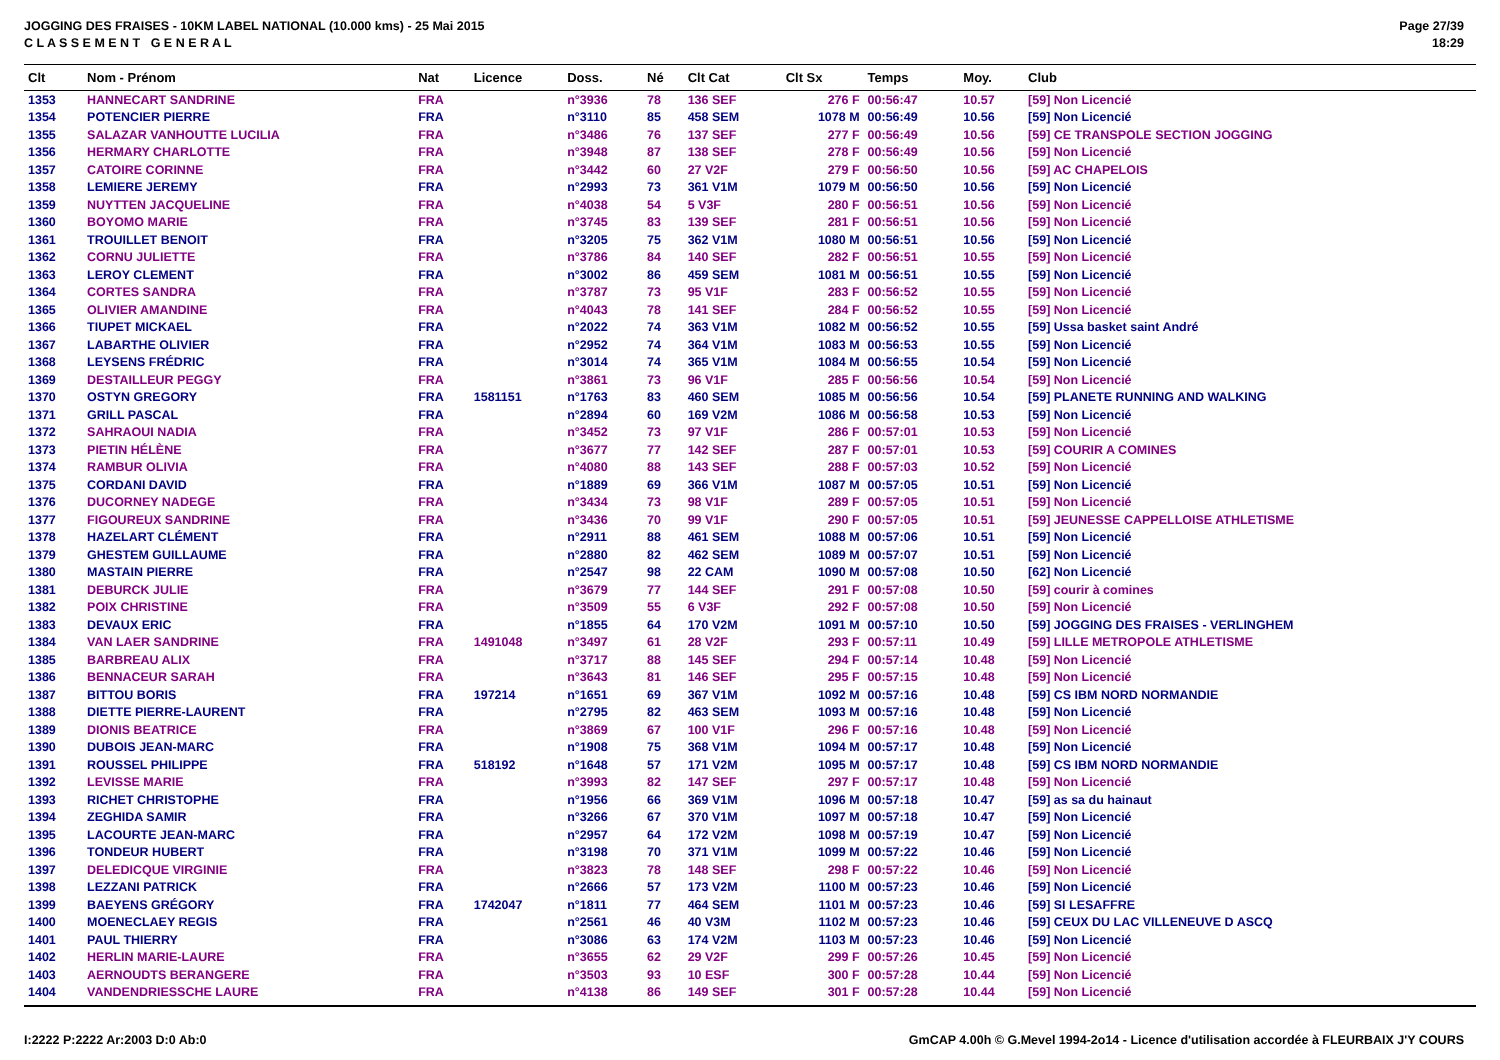JOGGING DES FRAISES - 10KM LABEL NATIONAL (10.000 kms) - 25 Mai 2015
C L A S S E M E N T G E N E R A L
Page 27/39
18:29
| Clt | Nom - Prénom | Nat | Licence | Doss. | Né | Clt Cat | Clt Sx | Temps | Moy. | Club |
| --- | --- | --- | --- | --- | --- | --- | --- | --- | --- | --- |
| 1353 | HANNECART SANDRINE | FRA | | n°3936 | 78 | 136 SEF | 276 F | 00:56:47 | 10.57 | [59] Non Licencié |
| 1354 | POTENCIER PIERRE | FRA | | n°3110 | 85 | 458 SEM | 1078 M | 00:56:49 | 10.56 | [59] Non Licencié |
| 1355 | SALAZAR VANHOUTTE LUCILIA | FRA | | n°3486 | 76 | 137 SEF | 277 F | 00:56:49 | 10.56 | [59] CE TRANSPOLE SECTION JOGGING |
| 1356 | HERMARY CHARLOTTE | FRA | | n°3948 | 87 | 138 SEF | 278 F | 00:56:49 | 10.56 | [59] Non Licencié |
| 1357 | CATOIRE CORINNE | FRA | | n°3442 | 60 | 27 V2F | 279 F | 00:56:50 | 10.56 | [59] AC CHAPELOIS |
| 1358 | LEMIERE JEREMY | FRA | | n°2993 | 73 | 361 V1M | 1079 M | 00:56:50 | 10.56 | [59] Non Licencié |
| 1359 | NUYTTEN JACQUELINE | FRA | | n°4038 | 54 | 5 V3F | 280 F | 00:56:51 | 10.56 | [59] Non Licencié |
| 1360 | BOYOMO MARIE | FRA | | n°3745 | 83 | 139 SEF | 281 F | 00:56:51 | 10.56 | [59] Non Licencié |
| 1361 | TROUILLET BENOIT | FRA | | n°3205 | 75 | 362 V1M | 1080 M | 00:56:51 | 10.56 | [59] Non Licencié |
| 1362 | CORNU JULIETTE | FRA | | n°3786 | 84 | 140 SEF | 282 F | 00:56:51 | 10.55 | [59] Non Licencié |
| 1363 | LEROY CLEMENT | FRA | | n°3002 | 86 | 459 SEM | 1081 M | 00:56:51 | 10.55 | [59] Non Licencié |
| 1364 | CORTES SANDRA | FRA | | n°3787 | 73 | 95 V1F | 283 F | 00:56:52 | 10.55 | [59] Non Licencié |
| 1365 | OLIVIER AMANDINE | FRA | | n°4043 | 78 | 141 SEF | 284 F | 00:56:52 | 10.55 | [59] Non Licencié |
| 1366 | TIUPET MICKAEL | FRA | | n°2022 | 74 | 363 V1M | 1082 M | 00:56:52 | 10.55 | [59] Ussa basket saint André |
| 1367 | LABARTHE OLIVIER | FRA | | n°2952 | 74 | 364 V1M | 1083 M | 00:56:53 | 10.55 | [59] Non Licencié |
| 1368 | LEYSENS FRÉDRIC | FRA | | n°3014 | 74 | 365 V1M | 1084 M | 00:56:55 | 10.54 | [59] Non Licencié |
| 1369 | DESTAILLEUR PEGGY | FRA | | n°3861 | 73 | 96 V1F | 285 F | 00:56:56 | 10.54 | [59] Non Licencié |
| 1370 | OSTYN GREGORY | FRA | 1581151 | n°1763 | 83 | 460 SEM | 1085 M | 00:56:56 | 10.54 | [59] PLANETE RUNNING AND WALKING |
| 1371 | GRILL PASCAL | FRA | | n°2894 | 60 | 169 V2M | 1086 M | 00:56:58 | 10.53 | [59] Non Licencié |
| 1372 | SAHRAOUI NADIA | FRA | | n°3452 | 73 | 97 V1F | 286 F | 00:57:01 | 10.53 | [59] Non Licencié |
| 1373 | PIETIN HÉLÈNE | FRA | | n°3677 | 77 | 142 SEF | 287 F | 00:57:01 | 10.53 | [59] COURIR A COMINES |
| 1374 | RAMBUR OLIVIA | FRA | | n°4080 | 88 | 143 SEF | 288 F | 00:57:03 | 10.52 | [59] Non Licencié |
| 1375 | CORDANI DAVID | FRA | | n°1889 | 69 | 366 V1M | 1087 M | 00:57:05 | 10.51 | [59] Non Licencié |
| 1376 | DUCORNEY NADEGE | FRA | | n°3434 | 73 | 98 V1F | 289 F | 00:57:05 | 10.51 | [59] Non Licencié |
| 1377 | FIGOUREUX SANDRINE | FRA | | n°3436 | 70 | 99 V1F | 290 F | 00:57:05 | 10.51 | [59] JEUNESSE CAPPELLOISE ATHLETISME |
| 1378 | HAZELART CLÉMENT | FRA | | n°2911 | 88 | 461 SEM | 1088 M | 00:57:06 | 10.51 | [59] Non Licencié |
| 1379 | GHESTEM GUILLAUME | FRA | | n°2880 | 82 | 462 SEM | 1089 M | 00:57:07 | 10.51 | [59] Non Licencié |
| 1380 | MASTAIN PIERRE | FRA | | n°2547 | 98 | 22 CAM | 1090 M | 00:57:08 | 10.50 | [62] Non Licencié |
| 1381 | DEBURCK JULIE | FRA | | n°3679 | 77 | 144 SEF | 291 F | 00:57:08 | 10.50 | [59] courir à comines |
| 1382 | POIX CHRISTINE | FRA | | n°3509 | 55 | 6 V3F | 292 F | 00:57:08 | 10.50 | [59] Non Licencié |
| 1383 | DEVAUX ERIC | FRA | | n°1855 | 64 | 170 V2M | 1091 M | 00:57:10 | 10.50 | [59] JOGGING DES FRAISES - VERLINGHEM |
| 1384 | VAN LAER SANDRINE | FRA | 1491048 | n°3497 | 61 | 28 V2F | 293 F | 00:57:11 | 10.49 | [59] LILLE METROPOLE ATHLETISME |
| 1385 | BARBREAU ALIX | FRA | | n°3717 | 88 | 145 SEF | 294 F | 00:57:14 | 10.48 | [59] Non Licencié |
| 1386 | BENNACEUR SARAH | FRA | | n°3643 | 81 | 146 SEF | 295 F | 00:57:15 | 10.48 | [59] Non Licencié |
| 1387 | BITTOU BORIS | FRA | 197214 | n°1651 | 69 | 367 V1M | 1092 M | 00:57:16 | 10.48 | [59] CS IBM NORD NORMANDIE |
| 1388 | DIETTE PIERRE-LAURENT | FRA | | n°2795 | 82 | 463 SEM | 1093 M | 00:57:16 | 10.48 | [59] Non Licencié |
| 1389 | DIONIS BEATRICE | FRA | | n°3869 | 67 | 100 V1F | 296 F | 00:57:16 | 10.48 | [59] Non Licencié |
| 1390 | DUBOIS JEAN-MARC | FRA | | n°1908 | 75 | 368 V1M | 1094 M | 00:57:17 | 10.48 | [59] Non Licencié |
| 1391 | ROUSSEL PHILIPPE | FRA | 518192 | n°1648 | 57 | 171 V2M | 1095 M | 00:57:17 | 10.48 | [59] CS IBM NORD NORMANDIE |
| 1392 | LEVISSE MARIE | FRA | | n°3993 | 82 | 147 SEF | 297 F | 00:57:17 | 10.48 | [59] Non Licencié |
| 1393 | RICHET CHRISTOPHE | FRA | | n°1956 | 66 | 369 V1M | 1096 M | 00:57:18 | 10.47 | [59] as sa du hainaut |
| 1394 | ZEGHIDA SAMIR | FRA | | n°3266 | 67 | 370 V1M | 1097 M | 00:57:18 | 10.47 | [59] Non Licencié |
| 1395 | LACOURTE JEAN-MARC | FRA | | n°2957 | 64 | 172 V2M | 1098 M | 00:57:19 | 10.47 | [59] Non Licencié |
| 1396 | TONDEUR HUBERT | FRA | | n°3198 | 70 | 371 V1M | 1099 M | 00:57:22 | 10.46 | [59] Non Licencié |
| 1397 | DELEDICQUE VIRGINIE | FRA | | n°3823 | 78 | 148 SEF | 298 F | 00:57:22 | 10.46 | [59] Non Licencié |
| 1398 | LEZZANI PATRICK | FRA | | n°2666 | 57 | 173 V2M | 1100 M | 00:57:23 | 10.46 | [59] Non Licencié |
| 1399 | BAEYENS GRÉGORY | FRA | 1742047 | n°1811 | 77 | 464 SEM | 1101 M | 00:57:23 | 10.46 | [59] SI LESAFFRE |
| 1400 | MOENECLAEY REGIS | FRA | | n°2561 | 46 | 40 V3M | 1102 M | 00:57:23 | 10.46 | [59] CEUX DU LAC VILLENEUVE D ASCQ |
| 1401 | PAUL THIERRY | FRA | | n°3086 | 63 | 174 V2M | 1103 M | 00:57:23 | 10.46 | [59] Non Licencié |
| 1402 | HERLIN MARIE-LAURE | FRA | | n°3655 | 62 | 29 V2F | 299 F | 00:57:26 | 10.45 | [59] Non Licencié |
| 1403 | AERNOUDTS BERANGERE | FRA | | n°3503 | 93 | 10 ESF | 300 F | 00:57:28 | 10.44 | [59] Non Licencié |
| 1404 | VANDENDRIESSCHE LAURE | FRA | | n°4138 | 86 | 149 SEF | 301 F | 00:57:28 | 10.44 | [59] Non Licencié |
I:2222 P:2222 Ar:2003 D:0 Ab:0 GmCAP 4.00h © G.Mevel 1994-2o14 - Licence d'utilisation accordée à FLEURBAIX J'Y COURS